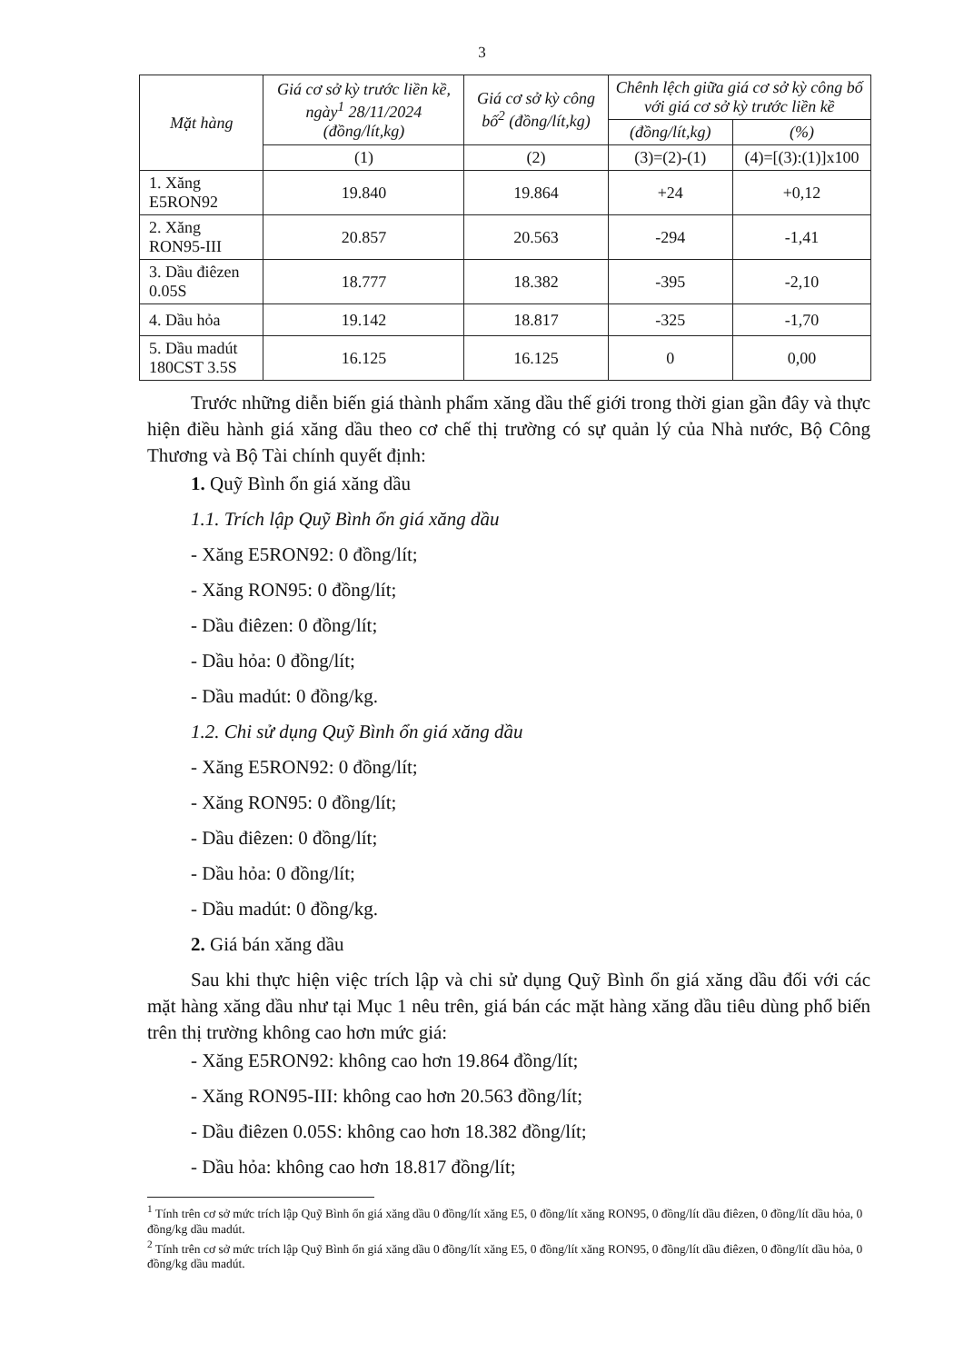3
| Mặt hàng | Giá cơ sở kỳ trước liền kề, ngày<sup>1</sup> 28/11/2024 (đồng/lít,kg) | Giá cơ sở kỳ công bố<sup>2</sup> (đồng/lít,kg) | Chênh lệch giữa giá cơ sở kỳ công bố với giá cơ sở kỳ trước liền kề | |
| --- | --- | --- | --- | --- |
| | | | (đồng/lít,kg) | (%) |
| | (1) | (2) | (3)=(2)-(1) | (4)=[(3):(1)]x100 |
| 1. Xăng E5RON92 | 19.840 | 19.864 | +24 | +0,12 |
| 2. Xăng RON95-III | 20.857 | 20.563 | -294 | -1,41 |
| 3. Dầu điêzen 0.05S | 18.777 | 18.382 | -395 | -2,10 |
| 4. Dầu hỏa | 19.142 | 18.817 | -325 | -1,70 |
| 5. Dầu madút 180CST 3.5S | 16.125 | 16.125 | 0 | 0,00 |
Trước những diễn biến giá thành phẩm xăng dầu thế giới trong thời gian gần đây và thực hiện điều hành giá xăng dầu theo cơ chế thị trường có sự quản lý của Nhà nước, Bộ Công Thương và Bộ Tài chính quyết định:
1. Quỹ Bình ổn giá xăng dầu
1.1. Trích lập Quỹ Bình ổn giá xăng dầu
- Xăng E5RON92: 0 đồng/lít;
- Xăng RON95: 0 đồng/lít;
- Dầu điêzen: 0 đồng/lít;
- Dầu hỏa: 0 đồng/lít;
- Dầu madút: 0 đồng/kg.
1.2. Chi sử dụng Quỹ Bình ổn giá xăng dầu
- Xăng E5RON92: 0 đồng/lít;
- Xăng RON95: 0 đồng/lít;
- Dầu điêzen: 0 đồng/lít;
- Dầu hỏa: 0 đồng/lít;
- Dầu madút: 0 đồng/kg.
2. Giá bán xăng dầu
Sau khi thực hiện việc trích lập và chi sử dụng Quỹ Bình ổn giá xăng dầu đối với các mặt hàng xăng dầu như tại Mục 1 nêu trên, giá bán các mặt hàng xăng dầu tiêu dùng phổ biến trên thị trường không cao hơn mức giá:
- Xăng E5RON92: không cao hơn 19.864 đồng/lít;
- Xăng RON95-III: không cao hơn 20.563 đồng/lít;
- Dầu điêzen 0.05S: không cao hơn 18.382 đồng/lít;
- Dầu hỏa: không cao hơn 18.817 đồng/lít;
<sup>1</sup> Tính trên cơ sở mức trích lập Quỹ Bình ổn giá xăng dầu 0 đồng/lít xăng E5, 0 đồng/lít xăng RON95, 0 đồng/lít dầu điêzen, 0 đồng/lít dầu hỏa, 0 đồng/kg dầu madút.
<sup>2</sup> Tính trên cơ sở mức trích lập Quỹ Bình ổn giá xăng dầu 0 đồng/lít xăng E5, 0 đồng/lít xăng RON95, 0 đồng/lít dầu điêzen, 0 đồng/lít dầu hỏa, 0 đồng/kg dầu madút.